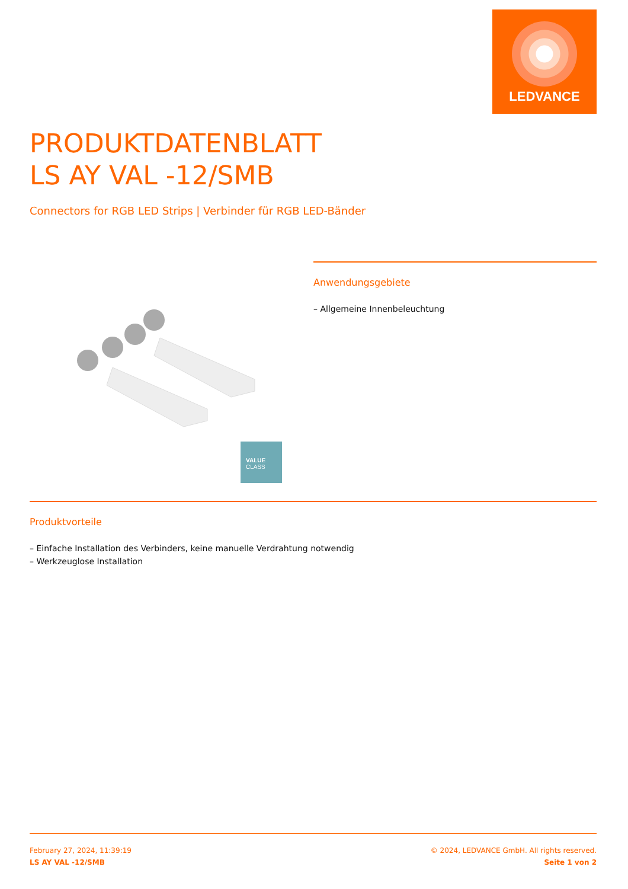LEDVANCE
PRODUKTDATENBLATT
LS AY VAL -12/SMB
Connectors for RGB LED Strips | Verbinder für RGB LED-Bänder
VALUE
CLASS
Anwendungsgebiete
– Allgemeine Innenbeleuchtung
Produktvorteile
– Einfache Installation des Verbinders, keine manuelle Verdrahtung notwendig
– Werkzeuglose Installation
February 27, 2024, 11:39:19
LS AY VAL -12/SMB
© 2024, LEDVANCE GmbH. All rights reserved.
Seite 1 von 2